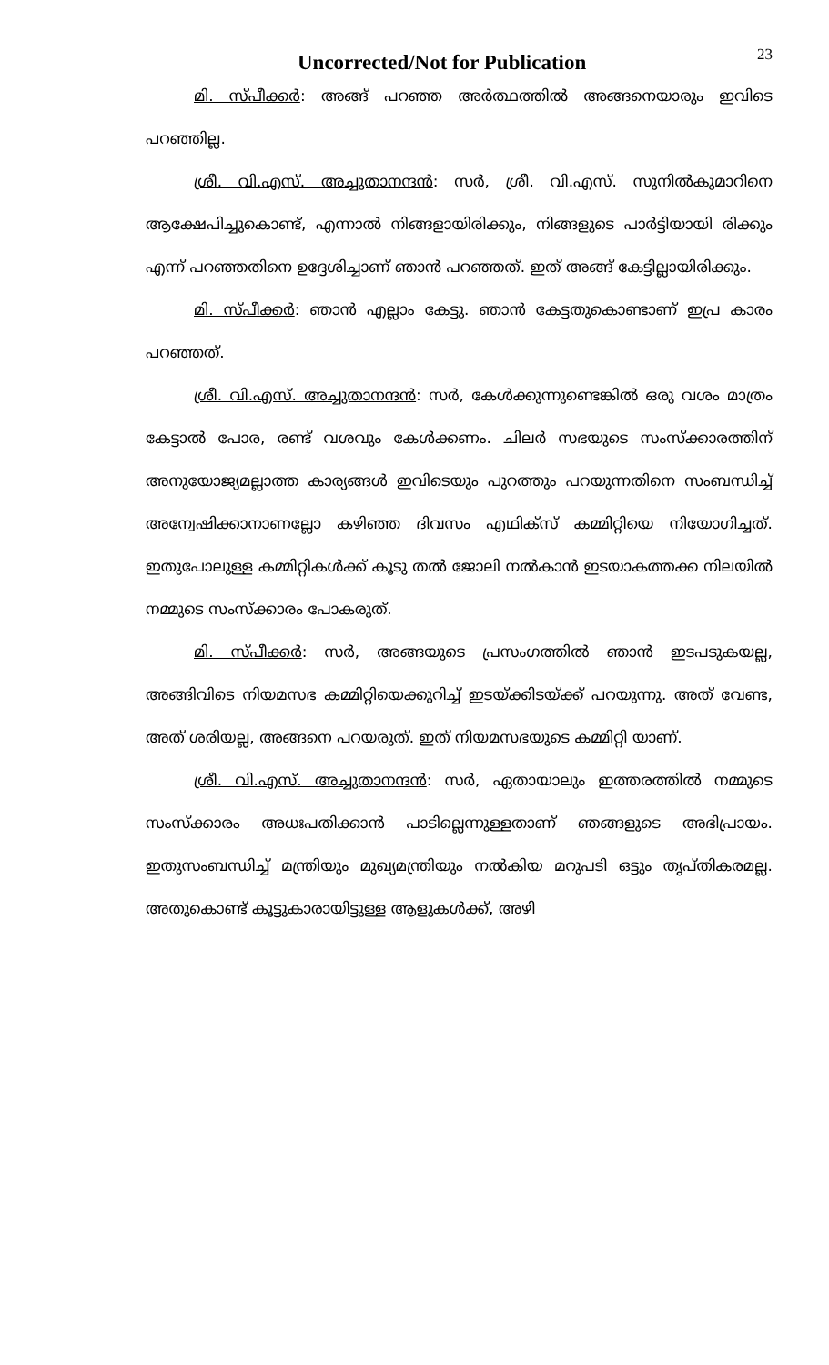Uncorrected/Not for Publication
23
മി. സ്പീക്കർ: അങ്ങ് പറഞ്ഞ അർത്ഥത്തിൽ അങ്ങനെയാരും ഇവിടെ പറഞ്ഞില്ല.
ശ്രീ. വി.എസ്. അച്ചുതാനന്ദൻ: സർ, ശ്രീ. വി.എസ്. സുനിൽകുമാറിനെ ആക്ഷേപിച്ചുകൊണ്ട്, എന്നാൽ നിങ്ങളായിരിക്കും, നിങ്ങളുടെ പാർട്ടിയായി രിക്കും എന്ന് പറഞ്ഞതിനെ ഉദ്ദേശിച്ചാണ് ഞാൻ പറഞ്ഞത്. ഇത് അങ്ങ് കേട്ടില്ലായിരിക്കും.
മി. സ്പീക്കർ: ഞാൻ എല്ലാം കേട്ടു. ഞാൻ കേട്ടതുകൊണ്ടാണ് ഇപ്ര കാരം പറഞ്ഞത്.
ശ്രീ. വി.എസ്. അച്ചുതാനന്ദൻ: സർ, കേൾക്കുന്നുണ്ടെങ്കിൽ ഒരു വശം മാത്രം കേട്ടാൽ പോര, രണ്ട് വശവും കേൾക്കണം. ചിലർ സഭയുടെ സംസ്ക്കാരത്തിന് അനുയോജ്യമല്ലാത്ത കാര്യങ്ങൾ ഇവിടെയും പുറത്തും പറയുന്നതിനെ സംബന്ധിച്ച് അന്വേഷിക്കാനാണല്ലോ കഴിഞ്ഞ ദിവസം എഥിക്സ് കമ്മിറ്റിയെ നിയോഗിച്ചത്. ഇതുപോലുള്ള കമ്മിറ്റികൾക്ക് കൂടു തൽ ജോലി നൽകാൻ ഇടയാകത്തക്ക നിലയിൽ നമ്മുടെ സംസ്ക്കാരം പോകരുത്.
മി. സ്പീക്കർ: സർ, അങ്ങയുടെ പ്രസംഗത്തിൽ ഞാൻ ഇടപടുകയല്ല, അങ്ങിവിടെ നിയമസഭ കമ്മിറ്റിയെക്കുറിച്ച് ഇടയ്ക്കിടയ്ക്ക് പറയുന്നു. അത് വേണ്ട, അത് ശരിയല്ല, അങ്ങനെ പറയരുത്. ഇത് നിയമസഭയുടെ കമ്മിറ്റി യാണ്.
ശ്രീ. വി.എസ്. അച്ചുതാനന്ദൻ: സർ, ഏതായാലും ഇത്തരത്തിൽ നമ്മുടെ സംസ്ക്കാരം അധഃപതിക്കാൻ പാടില്ലെന്നുള്ളതാണ് ഞങ്ങളുടെ അഭിപ്രായം. ഇതുസംബന്ധിച്ച് മന്ത്രിയും മുഖ്യമന്ത്രിയും നൽകിയ മറുപടി ഒട്ടും തൃപ്തികരമല്ല. അതുകൊണ്ട് കൂട്ടുകാരായിട്ടുള്ള ആളുകൾക്ക്, അഴി